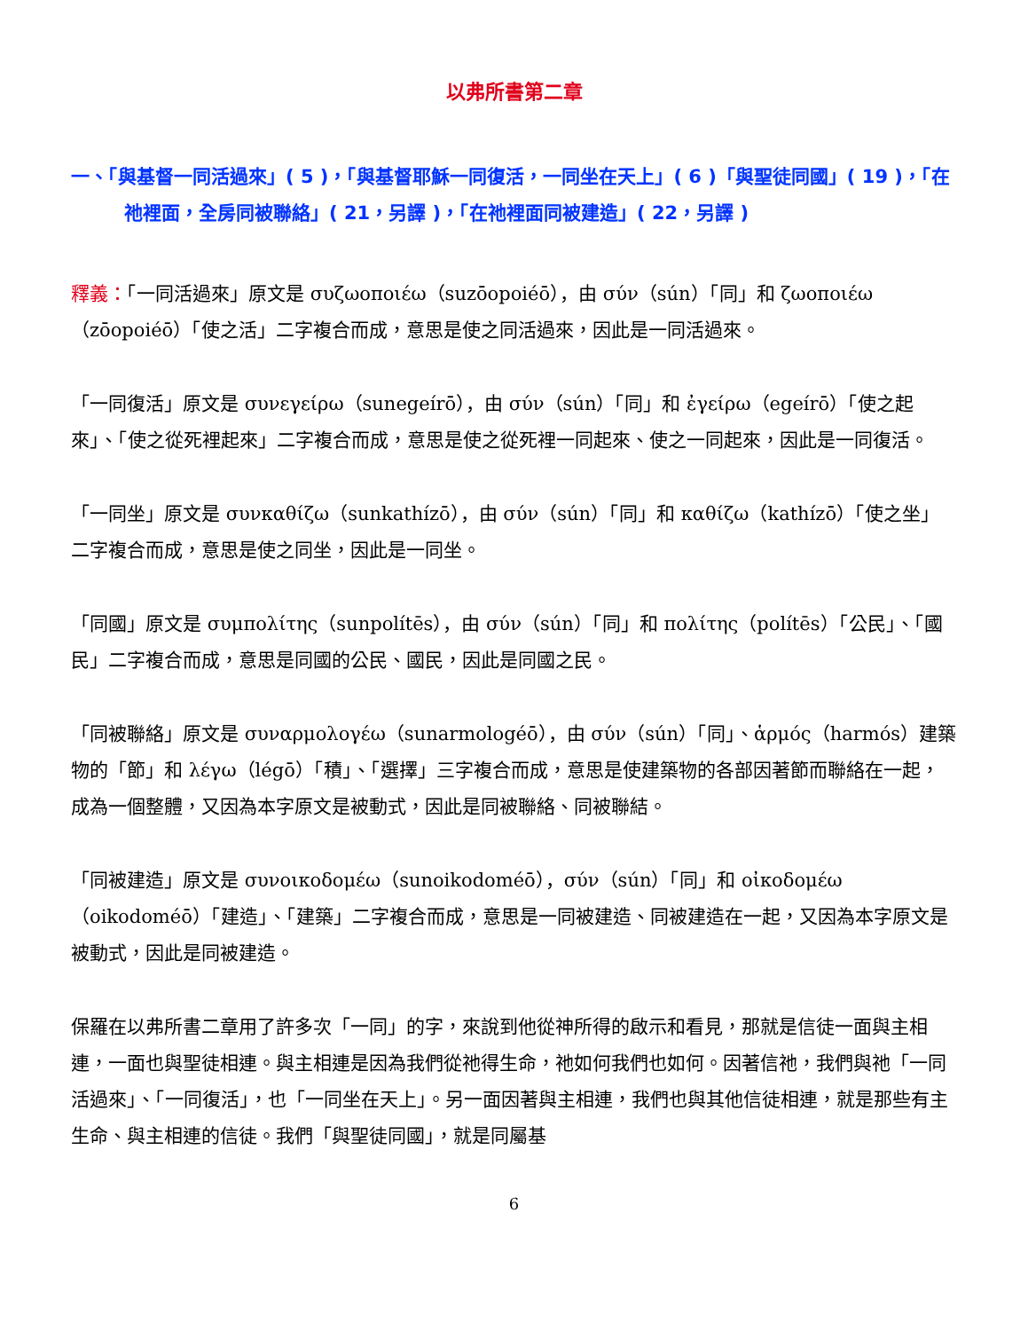以弗所書第二章
一、「與基督一同活過來」( 5 )，「與基督耶穌一同復活，一同坐在天上」( 6 )「與聖徒同國」( 19 )，「在祂裡面，全房同被聯絡」( 21，另譯 )，「在祂裡面同被建造」( 22，另譯 )
釋義：「一同活過來」原文是 συζωοποιέω（suzōopoiéō），由 σύν（sún）「同」和 ζωοποιέω（zōopoiéō）「使之活」二字複合而成，意思是使之同活過來，因此是一同活過來。
「一同復活」原文是 συνεγείρω（sunegeírō），由 σύν（sún）「同」和 ἐγείρω（egeírō）「使之起來」、「使之從死裡起來」二字複合而成，意思是使之從死裡一同起來、使之一同起來，因此是一同復活。
「一同坐」原文是 συνκαθίζω（sunkathízō），由 σύν（sún）「同」和 καθίζω（kathízō）「使之坐」二字複合而成，意思是使之同坐，因此是一同坐。
「同國」原文是 συμπολίτης（sunpolítēs），由 σύν（sún）「同」和 πολίτης（polítēs）「公民」、「國民」二字複合而成，意思是同國的公民、國民，因此是同國之民。
「同被聯絡」原文是 συναρμολογέω（sunarmologéō），由 σύν（sún）「同」、ἁρμός（harmós）建築物的「節」和 λέγω（légō）「積」、「選擇」三字複合而成，意思是使建築物的各部因著節而聯絡在一起，成為一個整體，又因為本字原文是被動式，因此是同被聯絡、同被聯結。
「同被建造」原文是 συνοικοδομέω（sunoikodoméō），σύν（sún）「同」和 οἰκοδομέω（oikodoméō）「建造」、「建築」二字複合而成，意思是一同被建造、同被建造在一起，又因為本字原文是被動式，因此是同被建造。
保羅在以弗所書二章用了許多次「一同」的字，來說到他從神所得的啟示和看見，那就是信徒一面與主相連，一面也與聖徒相連。與主相連是因為我們從祂得生命，祂如何我們也如何。因著信祂，我們與祂「一同活過來」、「一同復活」，也「一同坐在天上」。另一面因著與主相連，我們也與其他信徒相連，就是那些有主生命、與主相連的信徒。我們「與聖徒同國」，就是同屬基
6